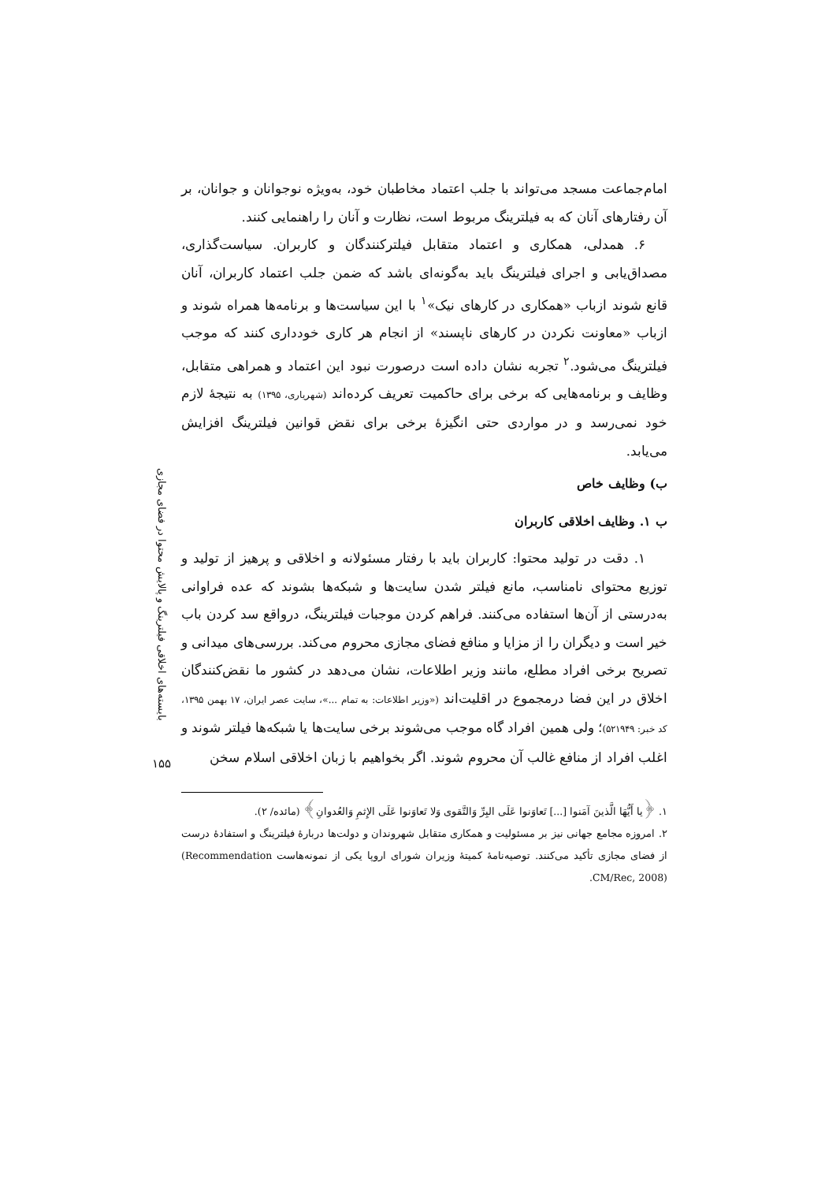بایسته‌های اخلاقی فیلترینگ و پالایش محتوا در فضای مجازی
۱۵۵
امام‌جماعت مسجد می‌تواند با جلب اعتماد مخاطبان خود، به‌ویژه نوجوانان و جوانان، بر آن رفتارهای آنان که به فیلترینگ مربوط است، نظارت و آنان را راهنمایی کنند.
۶. همدلی، همکاری و اعتماد متقابل فیلترکنندگان و کاربران. سیاست‌گذاری، مصداق‌یابی و اجرای فیلترینگ باید به‌گونه‌ای باشد که ضمن جلب اعتماد کاربران، آنان قانع شوند ازباب «همکاری در کارهای نیک»<sup>۱</sup> با این سیاست‌ها و برنامه‌ها همراه شوند و ازباب «معاونت نکردن در کارهای ناپسند» از انجام هر کاری خودداری کنند که موجب فیلترینگ می‌شود.<sup>۲</sup> تجربه نشان داده است درصورت نبود این اعتماد و همراهی متقابل، وظایف و برنامه‌هایی که برخی برای حاکمیت تعریف کرده‌اند (شهریاری، ۱۳۹۵) به نتیجهٔ لازم خود نمی‌رسد و در مواردی حتی انگیزهٔ برخی برای نقض قوانین فیلترینگ افزایش می‌یابد.
ب) وظایف خاص
ب ۱. وظایف اخلاقی کاربران
۱. دقت در تولید محتوا: کاربران باید با رفتار مسئولانه و اخلاقی و پرهیز از تولید و توزیع محتوای نامناسب، مانع فیلتر شدن سایت‌ها و شبکه‌ها بشوند که عده فراوانی به‌درستی از آن‌ها استفاده می‌کنند. فراهم کردن موجبات فیلترینگ، درواقع سد کردن باب خیر است و دیگران را از مزایا و منافع فضای مجازی محروم می‌کند. بررسی‌های میدانی و تصریح برخی افراد مطلع، مانند وزیر اطلاعات، نشان می‌دهد در کشور ما نقض‌کنندگان اخلاق در این فضا درمجموع در اقلیت‌اند («وزیر اطلاعات: به تمام ...»، سایت عصر ایران، ۱۷ بهمن ۱۳۹۵، کد خبر: ۵۲۱۹۴۹)؛ ولی همین افراد گاه موجب می‌شوند برخی سایت‌ها یا شبکه‌ها فیلتر شوند و اغلب افراد از منافع غالب آن محروم شوند. اگر بخواهیم با زبان اخلاقی اسلام سخن
۱. ﴿یا أَیُّهَا الَّذینَ آمَنوا [...] تَعاوَنوا عَلَی البِرِّ وَالتَّقوی وَلا تَعاوَنوا عَلَی الإِثمِ وَالعُدوانِ﴾ (مائده/ ۲).
۲. امروزه مجامع جهانی نیز بر مسئولیت و همکاری متقابل شهروندان و دولت‌ها دربارهٔ فیلترینگ و استفادهٔ درست از فضای مجازی تأکید می‌کنند. توصیه‌نامهٔ کمیتهٔ وزیران شورای اروپا یکی از نمونه‌هاست (Recommendation CM/Rec, 2008).